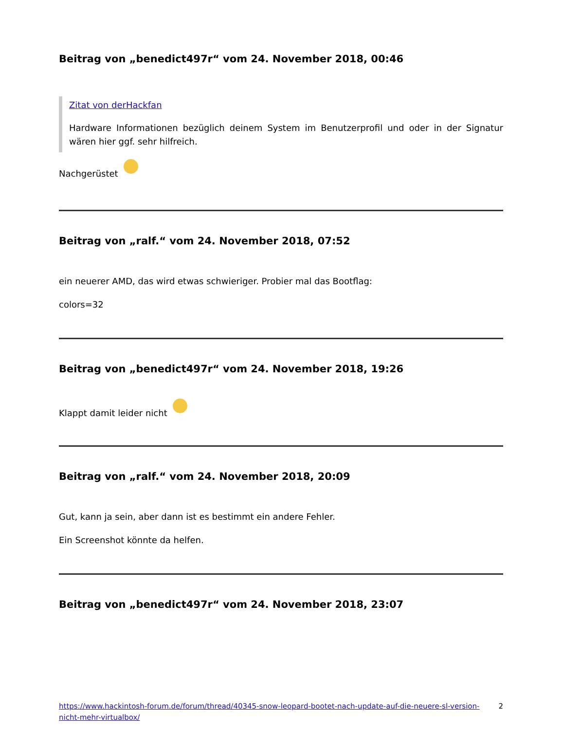Beitrag von „benedict497r“ vom 24. November 2018, 00:46
Zitat von derHackfan
Hardware Informationen bezüglich deinem System im Benutzerprofil und oder in der Signatur wären hier ggf. sehr hilfreich.
Nachgerüstet
Beitrag von „ralf.“ vom 24. November 2018, 07:52
ein neuerer AMD, das wird etwas schwieriger. Probier mal das Bootflag:
colors=32
Beitrag von „benedict497r“ vom 24. November 2018, 19:26
Klappt damit leider nicht
Beitrag von „ralf.“ vom 24. November 2018, 20:09
Gut, kann ja sein, aber dann ist es bestimmt ein andere Fehler.
Ein Screenshot könnte da helfen.
Beitrag von „benedict497r“ vom 24. November 2018, 23:07
https://www.hackintosh-forum.de/forum/thread/40345-snow-leopard-bootet-nach-update-auf-die-neuere-sl-version-nicht-mehr-virtualbox/ 2